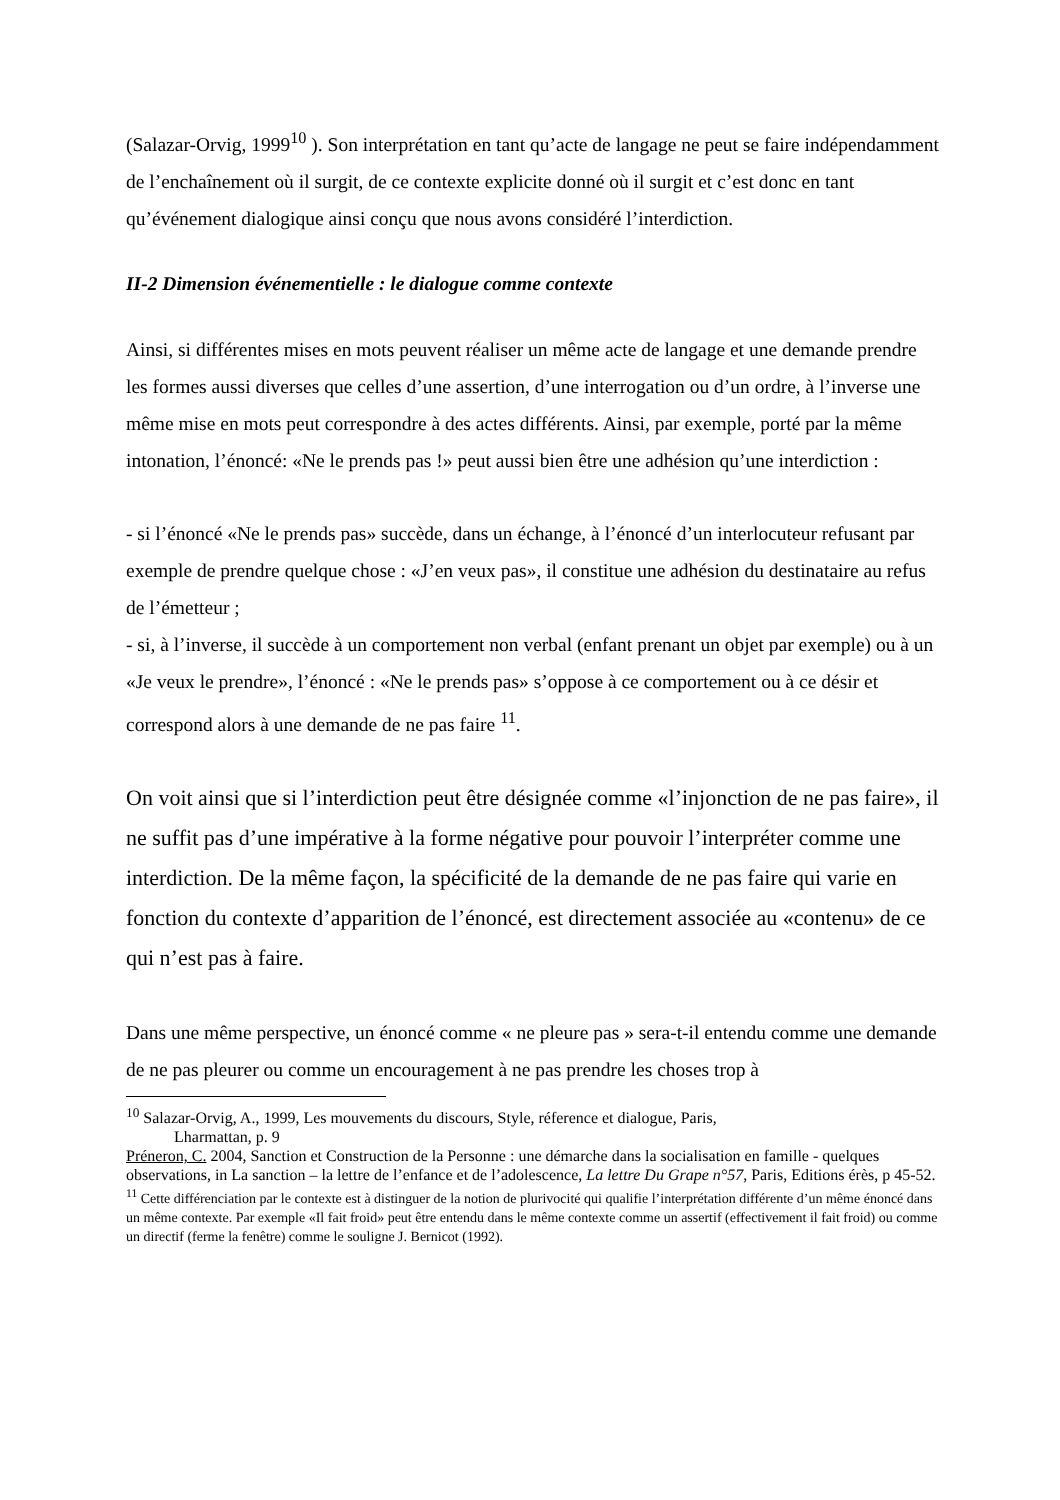(Salazar-Orvig, 1999<sup>10</sup> ). Son interprétation en tant qu’acte de langage ne peut se faire indépendamment de l’enchaînement où il surgit, de ce contexte explicite donné où il surgit et c’est donc en tant qu’événement dialogique ainsi conçu que nous avons considéré l’interdiction.
II-2 Dimension événementielle : le dialogue comme contexte
Ainsi, si différentes mises en mots peuvent réaliser un même acte de langage et une demande prendre les formes aussi diverses que celles d’une assertion, d’une interrogation ou d’un ordre, à l’inverse une même mise en mots peut correspondre à des actes différents. Ainsi, par exemple, porté par la même intonation, l’énoncé: «Ne le prends pas !» peut aussi bien être une adhésion qu’une interdiction :
- si l’énoncé «Ne le prends pas» succède, dans un échange, à l’énoncé d’un interlocuteur refusant par exemple de prendre quelque chose : «J’en veux pas», il constitue une adhésion du destinataire au refus de l’émetteur ;
- si, à l’inverse, il succède à un comportement non verbal (enfant prenant un objet par exemple) ou à un «Je veux le prendre», l’énoncé : «Ne le prends pas» s’oppose à ce comportement ou à ce désir et correspond alors à une demande de ne pas faire <sup>11</sup>.
On voit ainsi que si l’interdiction peut être désignée comme «l’injonction de ne pas faire», il ne suffit pas d’une impérative à la forme négative pour pouvoir l’interpréter comme une interdiction. De la même façon, la spécificité de la demande de ne pas faire qui varie en fonction du contexte d’apparition de l’énoncé, est directement associée au «contenu» de ce qui n’est pas à faire.
Dans une même perspective, un énoncé comme « ne pleure pas » sera-t-il entendu comme une demande de ne pas pleurer ou comme un encouragement à ne pas prendre les choses trop à
<sup>10</sup> Salazar-Orvig, A., 1999, Les mouvements du discours, Style, réference et dialogue, Paris,
Lharmattan, p. 9
Préneron, C. 2004, Sanction et Construction de la Personne : une démarche dans la socialisation en famille - quelques observations, in La sanction – la lettre de l’enfance et de l’adolescence, La lettre Du Grape n°57, Paris, Editions érès, p 45-52.
<sup>11</sup> Cette différenciation par le contexte est à distinguer de la notion de plurivocité qui qualifie l’interprétation différente d’un même énoncé dans un même contexte. Par exemple «Il fait froid» peut être entendu dans le même contexte comme un assertif (effectivement il fait froid) ou comme un directif (ferme la fenêtre) comme le souligne J. Bernicot (1992).